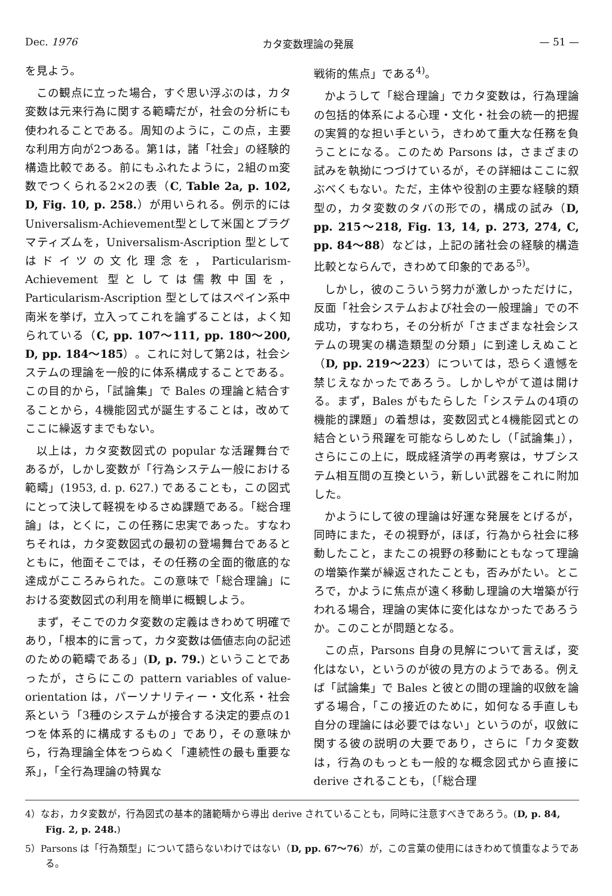Dec. 1976 カタ変数理論の発展 — 51 —
を見よう。
この観点に立った場合，すぐ思い浮ぶのは，カタ変数は元来行為に関する範疇だが，社会の分析にも使われることである。周知のように，この点，主要な利用方向が2つある。第1は，諸「社会」の経験的構造比較である。前にもふれたように，2組のm変数でつくられる2×2の表（C, Table 2a, p. 102, D, Fig. 10, p. 258.）が用いられる。例示的にはUniversalism-Achievement型として米国とプラグマティズムを，Universalism-Ascription 型としてはドイツの文化理念を，Particularism-Achievement 型としては儒教中国を，Particularism-Ascription 型としてはスペイン系中南米を挙げ，立入ってこれを論ずることは，よく知られている（C, pp. 107〜111, pp. 180〜200, D, pp. 184〜185）。これに対して第2は，社会システムの理論を一般的に体系構成することである。この目的から，「試論集」で Bales の理論と結合することから，4機能図式が誕生することは，改めてここに繰返すまでもない。
以上は，カタ変数図式の popular な活躍舞台であるが，しかし変数が「行為システム一般における範疇」(1953, d. p. 627.) であることも，この図式にとって決して軽視をゆるさぬ課題である。「総合理論」は，とくに，この任務に忠実であった。すなわちそれは，カタ変数図式の最初の登場舞台であるとともに，他面そこでは，その任務の全面的徹底的な達成がこころみられた。この意味で「総合理論」における変数図式の利用を簡単に概観しよう。
まず，そこでのカタ変数の定義はきわめて明確であり，「根本的に言って，カタ変数は価値志向の記述のための範疇である」(D, p. 79.) ということであったが，さらにこの pattern variables of value-orientation は，パーソナリティー・文化系・社会系という「3種のシステムが接合する決定的要点の1つを体系的に構成するもの」であり，その意味から，行為理論全体をつらぬく「連続性の最も重要な系」，「全行為理論の特異な
戦術的焦点」である<sup>4)</sup>。
かようして「総合理論」でカタ変数は，行為理論の包括的体系による心理・文化・社会の統一的把握の実質的な担い手という，きわめて重大な任務を負うことになる。このため Parsons は，さまざまの試みを執拗につづけているが，その詳細はここに叙ぶべくもない。ただ，主体や役割の主要な経験的類型の，カタ変数のタバの形での，構成の試み（D, pp. 215〜218, Fig. 13, 14, p. 273, 274, C, pp. 84〜88）などは，上記の諸社会の経験的構造比較とならんで，きわめて印象的である<sup>5)</sup>。
しかし，彼のこういう努力が激しかっただけに，反面「社会システムおよび社会の一般理論」での不成功，すなわち，その分析が「さまざまな社会システムの現実の構造類型の分類」に到達しえぬこと（D, pp. 219〜223）については，恐らく遺憾を禁じえなかったであろう。しかしやがて道は開ける。まず，Bales がもたらした「システムの4項の機能的課題」の着想は，変数図式と4機能図式との結合という飛躍を可能ならしめたし（「試論集」），さらにこの上に，既成経済学の再考察は，サブシステム相互間の互換という，新しい武器をこれに附加した。
かようにして彼の理論は好運な発展をとげるが，同時にまた，その視野が，ほぼ，行為から社会に移動したこと，またこの視野の移動にともなって理論の増築作業が繰返されたことも，否みがたい。ところで，かように焦点が遠く移動し理論の大増築が行われる場合，理論の実体に変化はなかったであろうか。このことが問題となる。
この点，Parsons 自身の見解について言えば，変化はない，というのが彼の見方のようである。例えば「試論集」で Bales と彼との間の理論的収斂を論ずる場合，「この接近のために，如何なる手直しも自分の理論には必要ではない」というのが，収斂に関する彼の説明の大要であり，さらに「カタ変数は，行為のもっとも一般的な概念図式から直接に derive されることも，〔「総合理
4）なお，カタ変数が，行為図式の基本的諸範疇から導出 derive されていることも，同時に注意すべきであろう。(D, p. 84, Fig. 2, p. 248.)
5）Parsons は「行為類型」について語らないわけではない（D, pp. 67〜76）が，この言葉の使用にはきわめて慎重なようである。